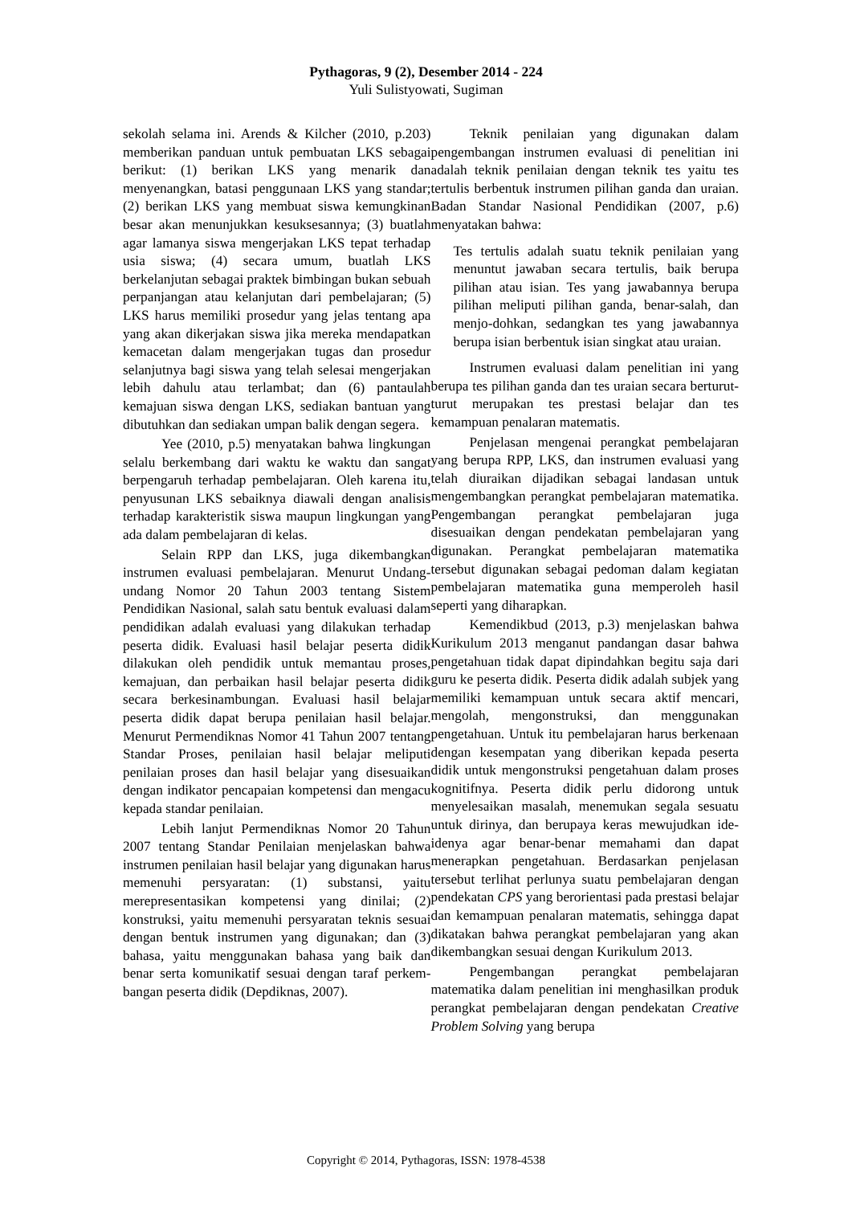Pythagoras, 9 (2), Desember 2014 - 224
Yuli Sulistyowati, Sugiman
sekolah selama ini. Arends & Kilcher (2010, p.203) memberikan panduan untuk pembuatan LKS sebagai berikut: (1) berikan LKS yang menarik dan menyenangkan, batasi penggunaan LKS yang standar; (2) berikan LKS yang membuat siswa kemungkinan besar akan menunjukkan kesuksesannya; (3) buatlah agar lamanya siswa mengerjakan LKS tepat terhadap usia siswa; (4) secara umum, buatlah LKS berkelanjutan sebagai praktek bimbingan bukan sebuah perpanjangan atau kelanjutan dari pembelajaran; (5) LKS harus memiliki prosedur yang jelas tentang apa yang akan dikerjakan siswa jika mereka mendapatkan kemacetan dalam mengerjakan tugas dan prosedur selanjutnya bagi siswa yang telah selesai mengerjakan lebih dahulu atau terlambat; dan (6) pantaulah kemajuan siswa dengan LKS, sediakan bantuan yang dibutuhkan dan sediakan umpan balik dengan segera.
Yee (2010, p.5) menyatakan bahwa lingkungan selalu berkembang dari waktu ke waktu dan sangat berpengaruh terhadap pembelajaran. Oleh karena itu, penyusunan LKS sebaiknya diawali dengan analisis terhadap karakteristik siswa maupun lingkungan yang ada dalam pembelajaran di kelas.
Selain RPP dan LKS, juga dikembangkan instrumen evaluasi pembelajaran. Menurut Undang-undang Nomor 20 Tahun 2003 tentang Sistem Pendidikan Nasional, salah satu bentuk evaluasi dalam pendidikan adalah evaluasi yang dilakukan terhadap peserta didik. Evaluasi hasil belajar peserta didik dilakukan oleh pendidik untuk memantau proses, kemajuan, dan perbaikan hasil belajar peserta didik secara berkesinambungan. Evaluasi hasil belajar peserta didik dapat berupa penilaian hasil belajar. Menurut Permendiknas Nomor 41 Tahun 2007 tentang Standar Proses, penilaian hasil belajar meliputi penilaian proses dan hasil belajar yang disesuaikan dengan indikator pencapaian kompetensi dan mengacu kepada standar penilaian.
Lebih lanjut Permendiknas Nomor 20 Tahun 2007 tentang Standar Penilaian menjelaskan bahwa instrumen penilaian hasil belajar yang digunakan harus memenuhi persyaratan: (1) substansi, yaitu merepresentasikan kompetensi yang dinilai; (2) konstruksi, yaitu memenuhi persyaratan teknis sesuai dengan bentuk instrumen yang digunakan; dan (3) bahasa, yaitu menggunakan bahasa yang baik dan benar serta komunikatif sesuai dengan taraf perkem-bangan peserta didik (Depdiknas, 2007).
Teknik penilaian yang digunakan dalam pengembangan instrumen evaluasi di penelitian ini adalah teknik penilaian dengan teknik tes yaitu tes tertulis berbentuk instrumen pilihan ganda dan uraian. Badan Standar Nasional Pendidikan (2007, p.6) menyatakan bahwa:
Tes tertulis adalah suatu teknik penilaian yang menuntut jawaban secara tertulis, baik berupa pilihan atau isian. Tes yang jawabannya berupa pilihan meliputi pilihan ganda, benar-salah, dan menjo-dohkan, sedangkan tes yang jawabannya berupa isian berbentuk isian singkat atau uraian.
Instrumen evaluasi dalam penelitian ini yang berupa tes pilihan ganda dan tes uraian secara berturut-turut merupakan tes prestasi belajar dan tes kemampuan penalaran matematis.
Penjelasan mengenai perangkat pembelajaran yang berupa RPP, LKS, dan instrumen evaluasi yang telah diuraikan dijadikan sebagai landasan untuk mengembangkan perangkat pembelajaran matematika. Pengembangan perangkat pembelajaran juga disesuaikan dengan pendekatan pembelajaran yang digunakan. Perangkat pembelajaran matematika tersebut digunakan sebagai pedoman dalam kegiatan pembelajaran matematika guna memperoleh hasil seperti yang diharapkan.
Kemendikbud (2013, p.3) menjelaskan bahwa Kurikulum 2013 menganut pandangan dasar bahwa pengetahuan tidak dapat dipindahkan begitu saja dari guru ke peserta didik. Peserta didik adalah subjek yang memiliki kemampuan untuk secara aktif mencari, mengolah, mengonstruksi, dan menggunakan pengetahuan. Untuk itu pembelajaran harus berkenaan dengan kesempatan yang diberikan kepada peserta didik untuk mengonstruksi pengetahuan dalam proses kognitifnya. Peserta didik perlu didorong untuk menyelesaikan masalah, menemukan segala sesuatu untuk dirinya, dan berupaya keras mewujudkan ide-idenya agar benar-benar memahami dan dapat menerapkan pengetahuan. Berdasarkan penjelasan tersebut terlihat perlunya suatu pembelajaran dengan pendekatan CPS yang berorientasi pada prestasi belajar dan kemampuan penalaran matematis, sehingga dapat dikatakan bahwa perangkat pembelajaran yang akan dikembangkan sesuai dengan Kurikulum 2013.
Pengembangan perangkat pembelajaran matematika dalam penelitian ini menghasilkan produk perangkat pembelajaran dengan pendekatan Creative Problem Solving yang berupa
Copyright © 2014, Pythagoras, ISSN: 1978-4538